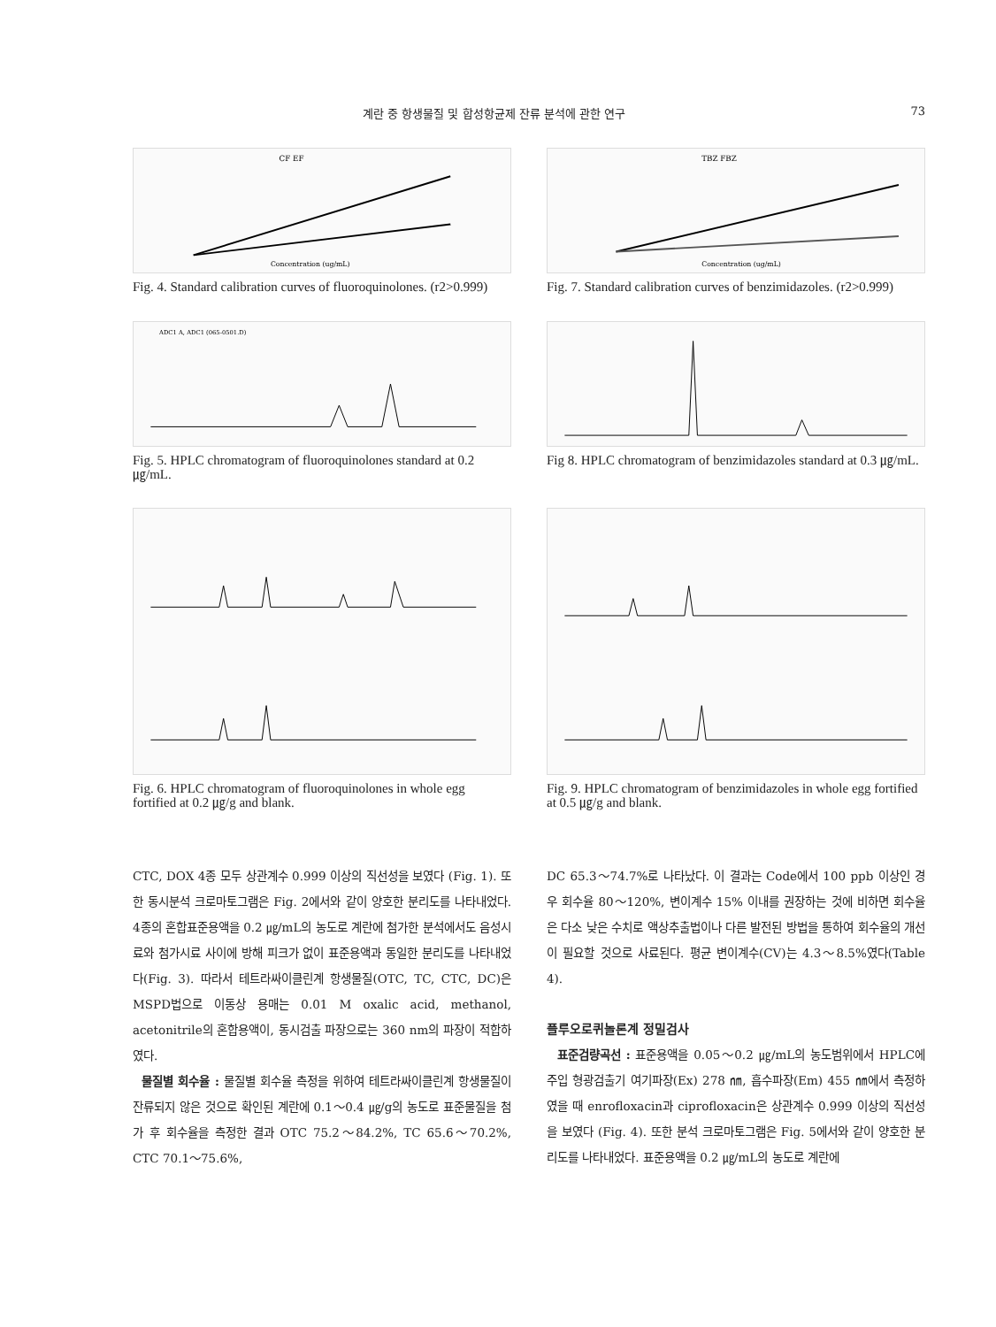계란 중 항생물질 및 합성항균제 잔류 분석에 관한 연구 73
CF EF
Concentration (ug/mL)
Fig. 4. Standard calibration curves of fluoroquinolones. (r2>0.999)
TBZ FBZ
Concentration (ug/mL)
Fig. 7. Standard calibration curves of benzimidazoles. (r2>0.999)
ADC1 A, ADC1 (065-0501.D)
Fig. 5. HPLC chromatogram of fluoroquinolones standard at 0.2 ㎍/mL.
Fig 8. HPLC chromatogram of benzimidazoles standard at 0.3 ㎍/mL.
Fig. 6. HPLC chromatogram of fluoroquinolones in whole egg fortified at 0.2 ㎍/g and blank.
Fig. 9. HPLC chromatogram of benzimidazoles in whole egg fortified at 0.5 ㎍/g and blank.
CTC, DOX 4종 모두 상관계수 0.999 이상의 직선성을 보였다 (Fig. 1). 또한 동시분석 크로마토그램은 Fig. 2에서와 같이 양호한 분리도를 나타내었다. 4종의 혼합표준용액을 0.2 ㎍/mL의 농도로 계란에 첨가한 분석에서도 음성시료와 첨가시료 사이에 방해 피크가 없이 표준용액과 동일한 분리도를 나타내었다(Fig. 3). 따라서 테트라싸이클린계 항생물질(OTC, TC, CTC, DC)은 MSPD법으로 이동상 용매는 0.01 M oxalic acid, methanol, acetonitrile의 혼합용액이, 동시검출 파장으로는 360 nm의 파장이 적합하였다.
물질별 회수율 : 물질별 회수율 측정을 위하여 테트라싸이클린계 항생물질이 잔류되지 않은 것으로 확인된 계란에 0.1～0.4 ㎍/g의 농도로 표준물질을 첨가 후 회수율을 측정한 결과 OTC 75.2～84.2%, TC 65.6～70.2%, CTC 70.1～75.6%,
DC 65.3～74.7%로 나타났다. 이 결과는 Code에서 100 ppb 이상인 경우 회수율 80～120%, 변이계수 15% 이내를 권장하는 것에 비하면 회수율은 다소 낮은 수치로 액상추출법이나 다른 발전된 방법을 통하여 회수율의 개선이 필요할 것으로 사료된다. 평균 변이계수(CV)는 4.3～8.5%였다(Table 4).
플루오로퀴놀론계 정밀검사
표준검량곡선 : 표준용액을 0.05～0.2 ㎍/mL의 농도범위에서 HPLC에 주입 형광검출기 여기파장(Ex) 278 ㎚, 흡수파장(Em) 455 ㎚에서 측정하였을 때 enrofloxacin과 ciprofloxacin은 상관계수 0.999 이상의 직선성을 보였다 (Fig. 4). 또한 분석 크로마토그램은 Fig. 5에서와 같이 양호한 분리도를 나타내었다. 표준용액을 0.2 ㎍/mL의 농도로 계란에